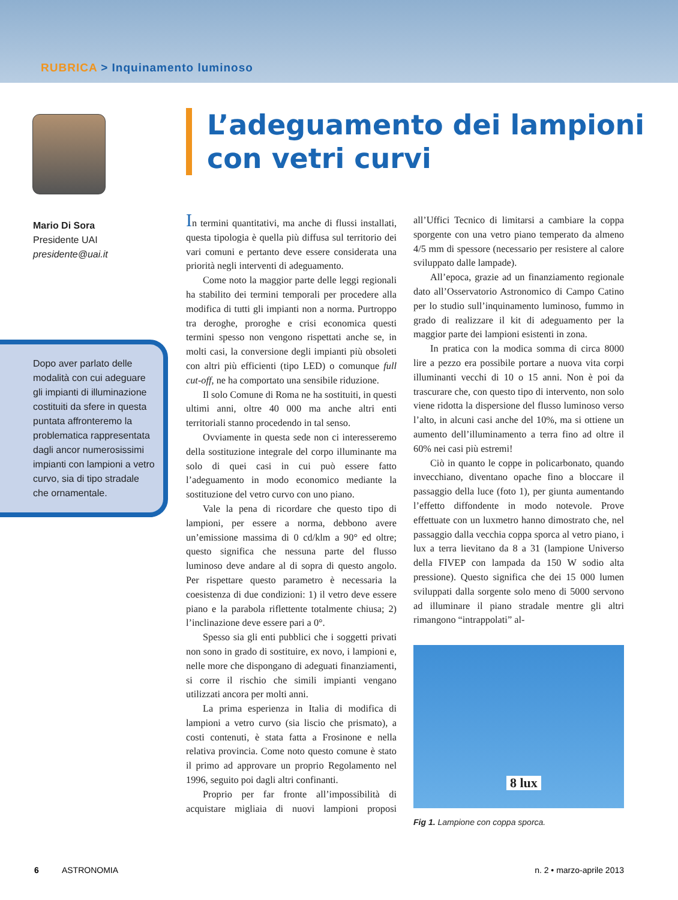RUBRICA > Inquinamento luminoso
Mario Di Sora
Presidente UAI
presidente@uai.it
Dopo aver parlato delle modalità con cui adeguare gli impianti di illuminazione costituiti da sfere in questa puntata affronteremo la problematica rappresentata dagli ancor numerosissimi impianti con lampioni a vetro curvo, sia di tipo stradale che ornamentale.
L’adeguamento dei lampioni
con vetri curvi
In termini quantitativi, ma anche di flussi installati, questa tipologia è quella più diffusa sul territorio dei vari comuni e pertanto deve essere considerata una priorità negli interventi di adeguamento.
Come noto la maggior parte delle leggi regionali ha stabilito dei termini temporali per procedere alla modifica di tutti gli impianti non a norma. Purtroppo tra deroghe, proroghe e crisi economica questi termini spesso non vengono rispettati anche se, in molti casi, la conversione degli impianti più obsoleti con altri più efficienti (tipo LED) o comunque full cut-off, ne ha comportato una sensibile riduzione.
Il solo Comune di Roma ne ha sostituiti, in questi ultimi anni, oltre 40 000 ma anche altri enti territoriali stanno procedendo in tal senso.
Ovviamente in questa sede non ci interesseremo della sostituzione integrale del corpo illuminante ma solo di quei casi in cui può essere fatto l’adeguamento in modo economico mediante la sostituzione del vetro curvo con uno piano.
Vale la pena di ricordare che questo tipo di lampioni, per essere a norma, debbono avere un’emissione massima di 0 cd/klm a 90° ed oltre; questo significa che nessuna parte del flusso luminoso deve andare al di sopra di questo angolo. Per rispettare questo parametro è necessaria la coesistenza di due condizioni: 1) il vetro deve essere piano e la parabola riflettente totalmente chiusa; 2) l’inclinazione deve essere pari a 0°.
Spesso sia gli enti pubblici che i soggetti privati non sono in grado di sostituire, ex novo, i lampioni e, nelle more che dispongano di adeguati finanziamenti, si corre il rischio che simili impianti vengano utilizzati ancora per molti anni.
La prima esperienza in Italia di modifica di lampioni a vetro curvo (sia liscio che prismato), a costi contenuti, è stata fatta a Frosinone e nella relativa provincia. Come noto questo comune è stato il primo ad approvare un proprio Regolamento nel 1996, seguito poi dagli altri confinanti.
Proprio per far fronte all’impossibilità di acquistare migliaia di nuovi lampioni proposi all’Uffici Tecnico di limitarsi a cambiare la coppa sporgente con una vetro piano temperato da almeno 4/5 mm di spessore (necessario per resistere al calore sviluppato dalle lampade).
All’epoca, grazie ad un finanziamento regionale dato all’Osservatorio Astronomico di Campo Catino per lo studio sull’inquinamento luminoso, fummo in grado di realizzare il kit di adeguamento per la maggior parte dei lampioni esistenti in zona.
In pratica con la modica somma di circa 8000 lire a pezzo era possibile portare a nuova vita corpi illuminanti vecchi di 10 o 15 anni. Non è poi da trascurare che, con questo tipo di intervento, non solo viene ridotta la dispersione del flusso luminoso verso l’alto, in alcuni casi anche del 10%, ma si ottiene un aumento dell’illuminamento a terra fino ad oltre il 60% nei casi più estremi!
Ciò in quanto le coppe in policarbonato, quando invecchiano, diventano opache fino a bloccare il passaggio della luce (foto 1), per giunta aumentando l’effetto diffondente in modo notevole. Prove effettuate con un luxmetro hanno dimostrato che, nel passaggio dalla vecchia coppa sporca al vetro piano, i lux a terra lievitano da 8 a 31 (lampione Universo della FIVEP con lampada da 150 W sodio alta pressione). Questo significa che dei 15 000 lumen sviluppati dalla sorgente solo meno di 5000 servono ad illuminare il piano stradale mentre gli altri rimangono “intrappolati” al-
8 lux
Fig 1. Lampione con coppa sporca.
6 ASTRONOMIA n. 2 • marzo-aprile 2013